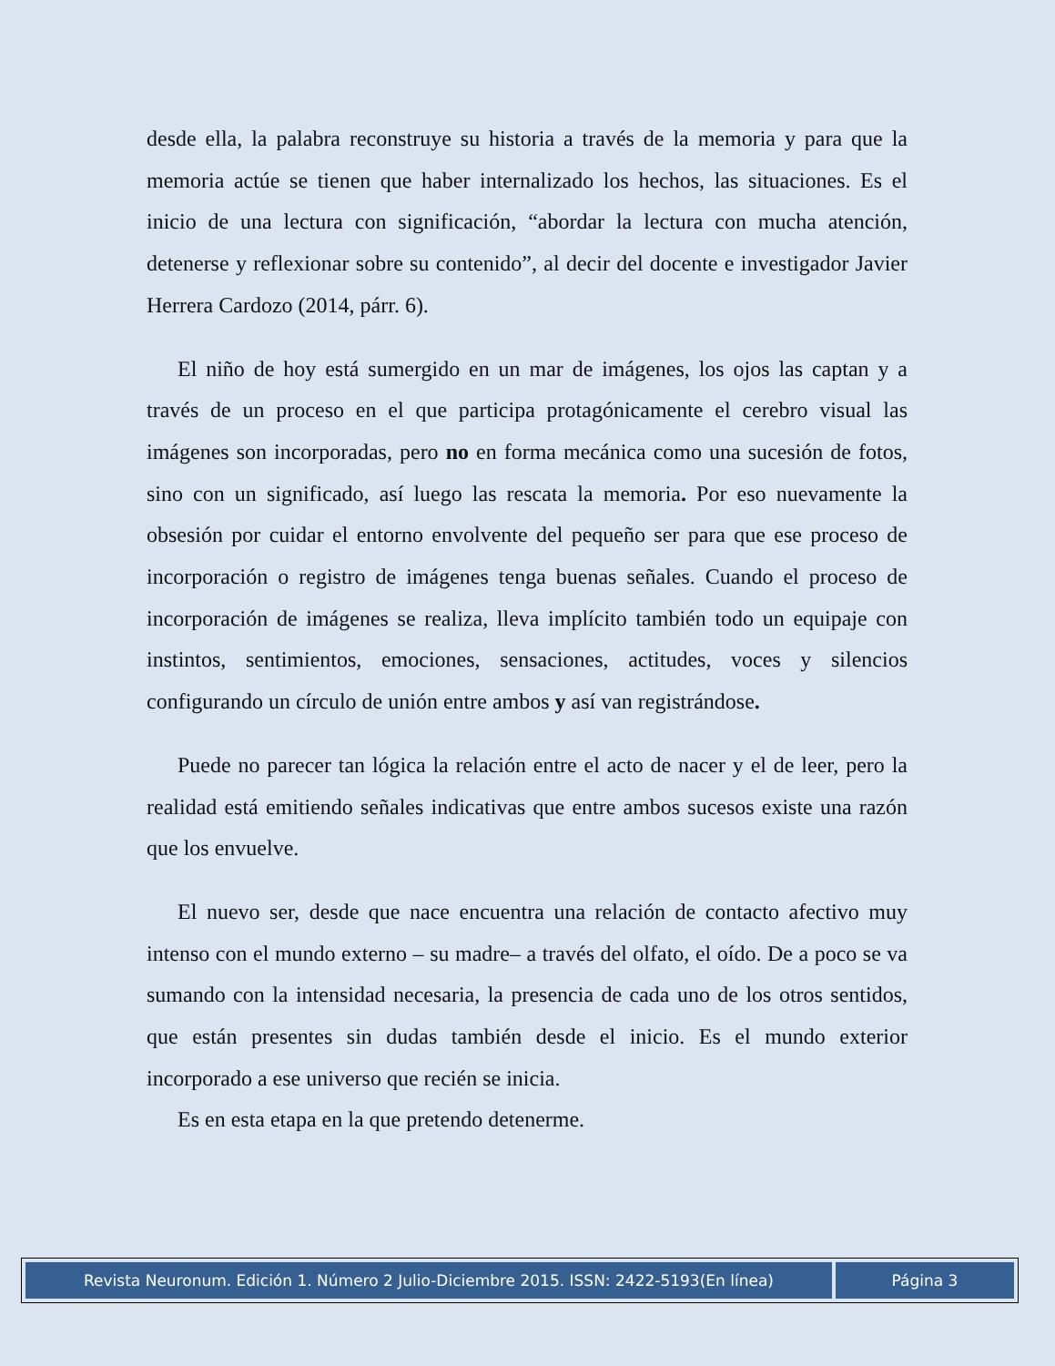desde ella, la palabra reconstruye su historia a través de la memoria y para que la memoria actúe se tienen que haber internalizado los hechos, las situaciones. Es el inicio de una lectura con significación, “abordar la lectura con mucha atención, detenerse y reflexionar sobre su contenido”, al decir del docente e investigador Javier Herrera Cardozo (2014, párr. 6).
El niño de hoy está sumergido en un mar de imágenes, los ojos las captan y a través de un proceso en el que participa protagónicamente el cerebro visual las imágenes son incorporadas, pero no en forma mecánica como una sucesión de fotos, sino con un significado, así luego las rescata la memoria. Por eso nuevamente la obsesión por cuidar el entorno envolvente del pequeño ser para que ese proceso de incorporación o registro de imágenes tenga buenas señales. Cuando el proceso de incorporación de imágenes se realiza, lleva implícito también todo un equipaje con instintos, sentimientos, emociones, sensaciones, actitudes, voces y silencios configurando un círculo de unión entre ambos y así van registrándose.
Puede no parecer tan lógica la relación entre el acto de nacer y el de leer, pero la realidad está emitiendo señales indicativas que entre ambos sucesos existe una razón que los envuelve.
El nuevo ser, desde que nace encuentra una relación de contacto afectivo muy intenso con el mundo externo – su madre– a través del olfato, el oído. De a poco se va sumando con la intensidad necesaria, la presencia de cada uno de los otros sentidos, que están presentes sin dudas también desde el inicio. Es el mundo exterior incorporado a ese universo que recién se inicia.
Es en esta etapa en la que pretendo detenerme.
Revista Neuronum. Edición 1. Número 2 Julio-Diciembre 2015. ISSN: 2422-5193(En línea) Página 3